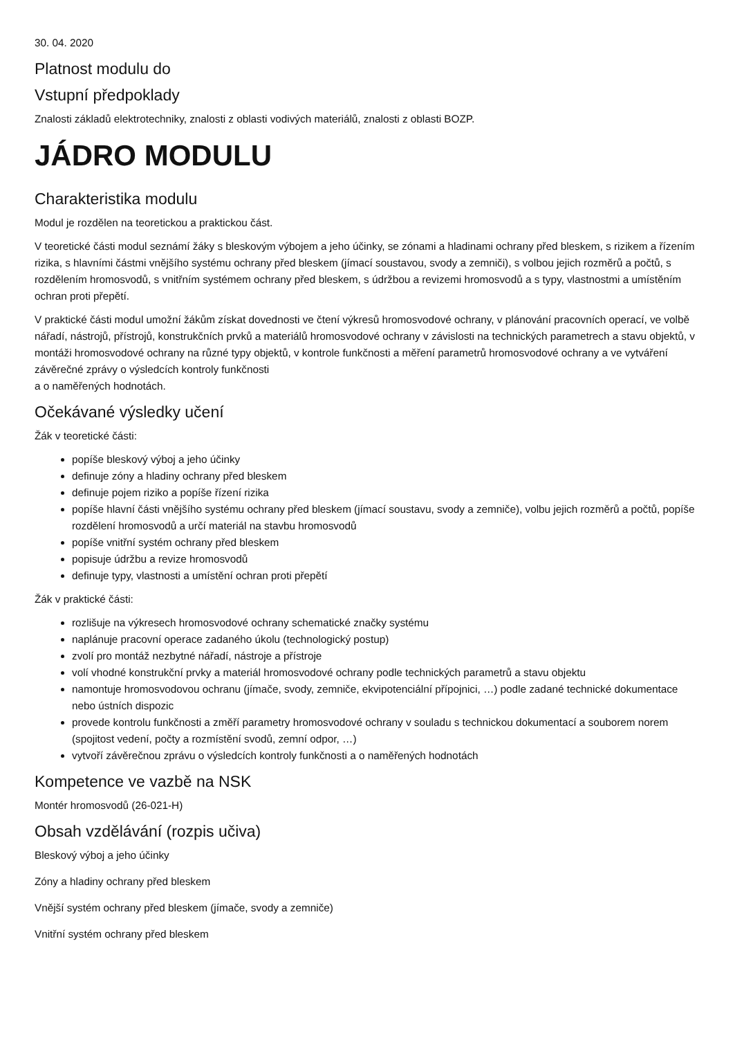30. 04. 2020
Platnost modulu do
Vstupní předpoklady
Znalosti základů elektrotechniky, znalosti z oblasti vodivých materiálů, znalosti z oblasti BOZP.
JÁDRO MODULU
Charakteristika modulu
Modul je rozdělen na teoretickou a praktickou část.
V teoretické části modul seznámí žáky s bleskovým výbojem a jeho účinky, se zónami a hladinami ochrany před bleskem, s rizikem a řízením rizika, s hlavními částmi vnějšího systému ochrany před bleskem (jímací soustavou, svody a zemniči), s volbou jejich rozměrů a počtů, s rozdělením hromosvodů, s vnitřním systémem ochrany před bleskem, s údržbou a revizemi hromosvodů a s typy, vlastnostmi a umístěním ochran proti přepětí.
V praktické části modul umožní žákům získat dovednosti ve čtení výkresů hromosvodové ochrany, v plánování pracovních operací, ve volbě nářadí, nástrojů, přístrojů, konstrukčních prvků a materiálů hromosvodové ochrany v závislosti na technických parametrech a stavu objektů, v montáži hromosvodové ochrany na různé typy objektů, v kontrole funkčnosti a měření parametrů hromosvodové ochrany a ve vytváření závěrečné zprávy o výsledcích kontroly funkčnosti
a o naměřených hodnotách.
Očekávané výsledky učení
Žák v teoretické části:
popíše bleskový výboj a jeho účinky
definuje zóny a hladiny ochrany před bleskem
definuje pojem riziko a popíše řízení rizika
popíše hlavní části vnějšího systému ochrany před bleskem (jímací soustavu, svody a zemniče), volbu jejich rozměrů a počtů, popíše rozdělení hromosvodů a určí materiál na stavbu hromosvodů
popíše vnitřní systém ochrany před bleskem
popisuje údržbu a revize hromosvodů
definuje typy, vlastnosti a umístění ochran proti přepětí
Žák v praktické části:
rozlišuje na výkresech hromosvodové ochrany schematické značky systému
naplánuje pracovní operace zadaného úkolu (technologický postup)
zvolí pro montáž nezbytné nářadí, nástroje a přístroje
volí vhodné konstrukční prvky a materiál hromosvodové ochrany podle technických parametrů a stavu objektu
namontuje hromosvodovou ochranu (jímače, svody, zemniče, ekvipotenciální přípojnici, …) podle zadané technické dokumentace nebo ústních dispozic
provede kontrolu funkčnosti a změří parametry hromosvodové ochrany v souladu s technickou dokumentací a souborem norem (spojitost vedení, počty a rozmístění svodů, zemní odpor, …)
vytvoří závěrečnou zprávu o výsledcích kontroly funkčnosti a o naměřených hodnotách
Kompetence ve vazbě na NSK
Montér hromosvodů (26-021-H)
Obsah vzdělávání (rozpis učiva)
Bleskový výboj a jeho účinky
Zóny a hladiny ochrany před bleskem
Vnější systém ochrany před bleskem (jímače, svody a zemniče)
Vnitřní systém ochrany před bleskem